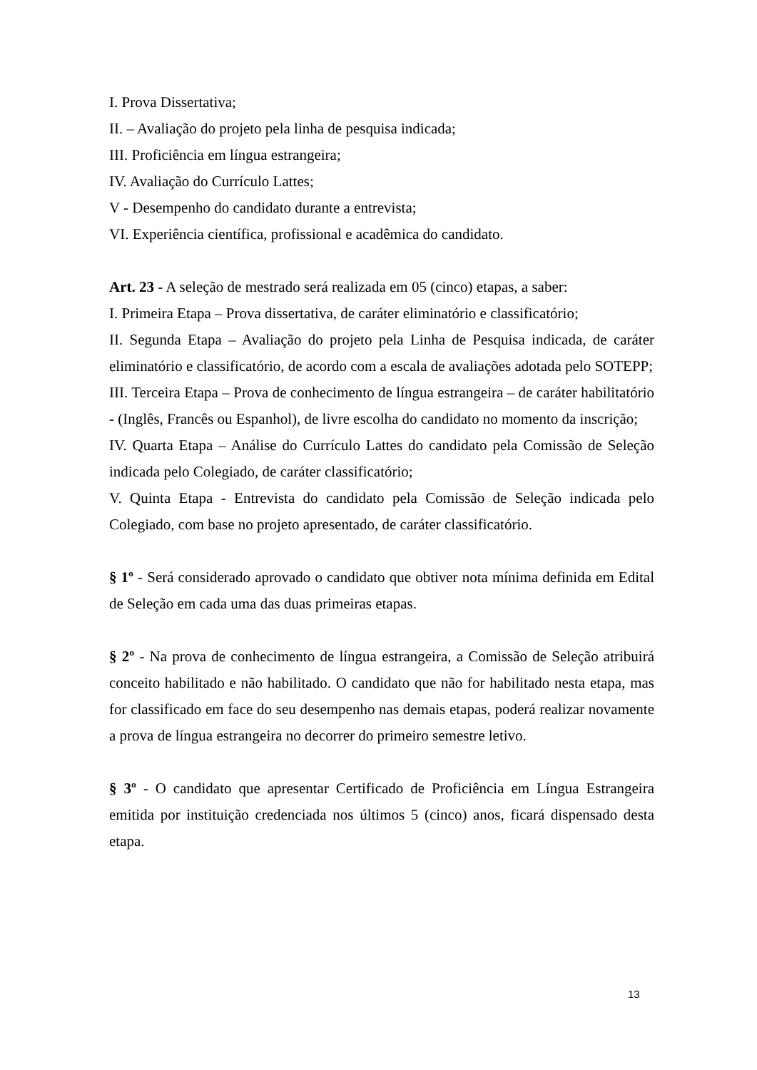I. Prova Dissertativa;
II. – Avaliação do projeto pela linha de pesquisa indicada;
III. Proficiência em língua estrangeira;
IV. Avaliação do Currículo Lattes;
V - Desempenho do candidato durante a entrevista;
VI. Experiência científica, profissional e acadêmica do candidato.
Art. 23 - A seleção de mestrado será realizada em 05 (cinco) etapas, a saber:
I. Primeira Etapa – Prova dissertativa, de caráter eliminatório e classificatório;
II. Segunda Etapa – Avaliação do projeto pela Linha de Pesquisa indicada, de caráter eliminatório e classificatório, de acordo com a escala de avaliações adotada pelo SOTEPP;
III. Terceira Etapa – Prova de conhecimento de língua estrangeira – de caráter habilitatório - (Inglês, Francês ou Espanhol), de livre escolha do candidato no momento da inscrição;
IV. Quarta Etapa – Análise do Currículo Lattes do candidato pela Comissão de Seleção indicada pelo Colegiado, de caráter classificatório;
V. Quinta Etapa - Entrevista do candidato pela Comissão de Seleção indicada pelo Colegiado, com base no projeto apresentado, de caráter classificatório.
§ 1º - Será considerado aprovado o candidato que obtiver nota mínima definida em Edital de Seleção em cada uma das duas primeiras etapas.
§ 2º - Na prova de conhecimento de língua estrangeira, a Comissão de Seleção atribuirá conceito habilitado e não habilitado. O candidato que não for habilitado nesta etapa, mas for classificado em face do seu desempenho nas demais etapas, poderá realizar novamente a prova de língua estrangeira no decorrer do primeiro semestre letivo.
§ 3º - O candidato que apresentar Certificado de Proficiência em Língua Estrangeira emitida por instituição credenciada nos últimos 5 (cinco) anos, ficará dispensado desta etapa.
13